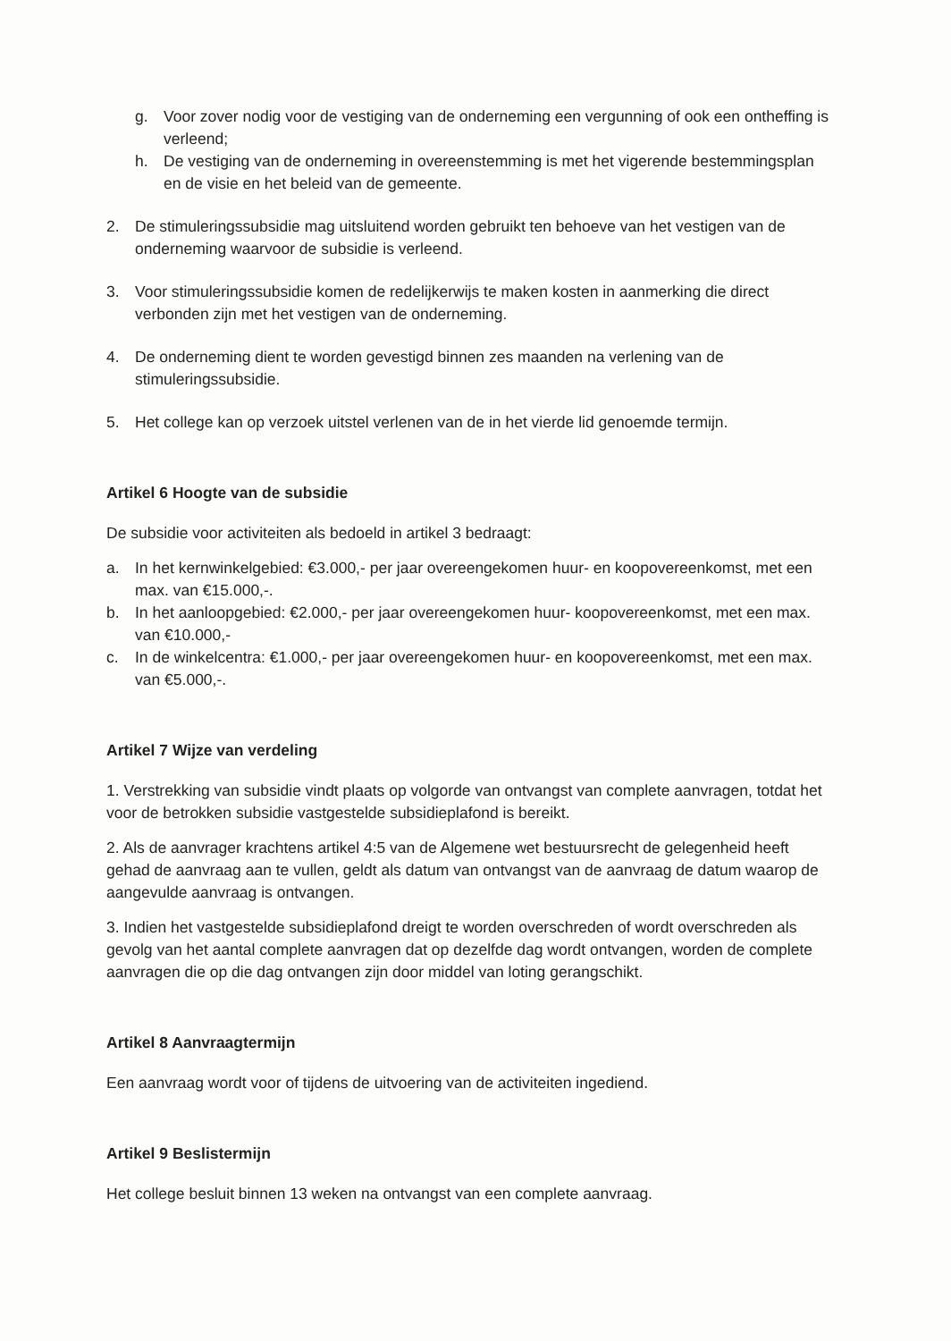g. Voor zover nodig voor de vestiging van de onderneming een vergunning of ook een ontheffing is verleend;
h. De vestiging van de onderneming in overeenstemming is met het vigerende bestemmingsplan en de visie en het beleid van de gemeente.
2. De stimuleringssubsidie mag uitsluitend worden gebruikt ten behoeve van het vestigen van de onderneming waarvoor de subsidie is verleend.
3. Voor stimuleringssubsidie komen de redelijkerwijs te maken kosten in aanmerking die direct verbonden zijn met het vestigen van de onderneming.
4. De onderneming dient te worden gevestigd binnen zes maanden na verlening van de stimuleringssubsidie.
5. Het college kan op verzoek uitstel verlenen van de in het vierde lid genoemde termijn.
Artikel 6 Hoogte van de subsidie
De subsidie voor activiteiten als bedoeld in artikel 3 bedraagt:
a. In het kernwinkelgebied: €3.000,- per jaar overeengekomen huur- en koopovereenkomst, met een max. van €15.000,-.
b. In het aanloopgebied: €2.000,- per jaar overeengekomen huur- koopovereenkomst, met een max. van €10.000,-
c. In de winkelcentra: €1.000,- per jaar overeengekomen huur- en koopovereenkomst, met een max. van €5.000,-.
Artikel 7 Wijze van verdeling
1. Verstrekking van subsidie vindt plaats op volgorde van ontvangst van complete aanvragen, totdat het voor de betrokken subsidie vastgestelde subsidieplafond is bereikt.
2. Als de aanvrager krachtens artikel 4:5 van de Algemene wet bestuursrecht de gelegenheid heeft gehad de aanvraag aan te vullen, geldt als datum van ontvangst van de aanvraag de datum waarop de aangevulde aanvraag is ontvangen.
3. Indien het vastgestelde subsidieplafond dreigt te worden overschreden of wordt overschreden als gevolg van het aantal complete aanvragen dat op dezelfde dag wordt ontvangen, worden de complete aanvragen die op die dag ontvangen zijn door middel van loting gerangschikt.
Artikel 8 Aanvraagtermijn
Een aanvraag wordt voor of tijdens de uitvoering van de activiteiten ingediend.
Artikel 9 Beslistermijn
Het college besluit binnen 13 weken na ontvangst van een complete aanvraag.